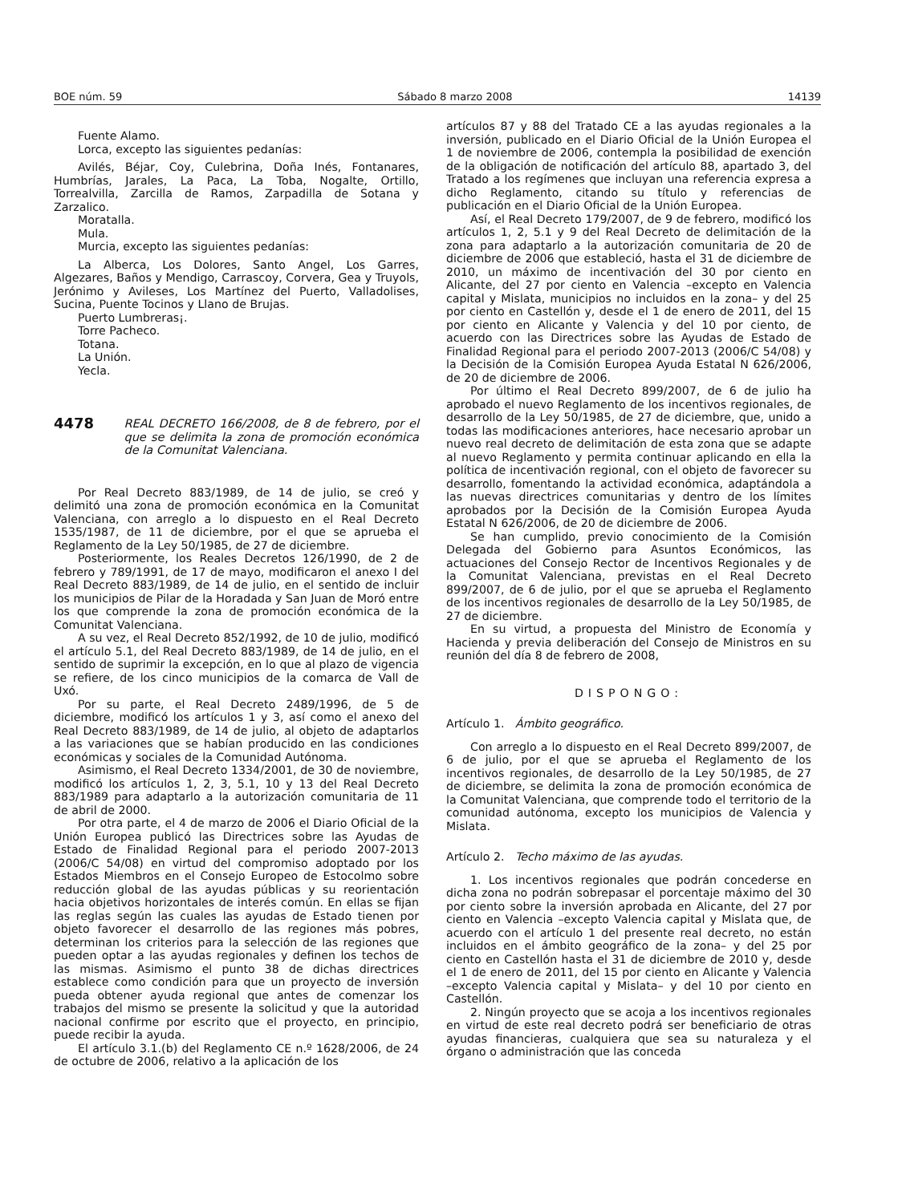BOE núm. 59 Sábado 8 marzo 2008 14139
Fuente Alamo.
Lorca, excepto las siguientes pedanías:
Avilés, Béjar, Coy, Culebrina, Doña Inés, Fontanares, Humbrías, Jarales, La Paca, La Toba, Nogalte, Ortillo, Torrealvilla, Zarcilla de Ramos, Zarpadilla de Sotana y Zarzalico.
Moratalla.
Mula.
Murcia, excepto las siguientes pedanías:
La Alberca, Los Dolores, Santo Angel, Los Garres, Algezares, Baños y Mendigo, Carrascoy, Corvera, Gea y Truyols, Jerónimo y Avileses, Los Martínez del Puerto, Valladolises, Sucina, Puente Tocinos y Llano de Brujas.
Puerto Lumbreras¡.
Torre Pacheco.
Totana.
La Unión.
Yecla.
4478
REAL DECRETO 166/2008, de 8 de febrero, por el que se delimita la zona de promoción económica de la Comunitat Valenciana.
Por Real Decreto 883/1989, de 14 de julio, se creó y delimitó una zona de promoción económica en la Comunitat Valenciana, con arreglo a lo dispuesto en el Real Decreto 1535/1987, de 11 de diciembre, por el que se aprueba el Reglamento de la Ley 50/1985, de 27 de diciembre.
Posteriormente, los Reales Decretos 126/1990, de 2 de febrero y 789/1991, de 17 de mayo, modificaron el anexo I del Real Decreto 883/1989, de 14 de julio, en el sentido de incluir los municipios de Pilar de la Horadada y San Juan de Moró entre los que comprende la zona de promoción económica de la Comunitat Valenciana.
A su vez, el Real Decreto 852/1992, de 10 de julio, modificó el artículo 5.1, del Real Decreto 883/1989, de 14 de julio, en el sentido de suprimir la excepción, en lo que al plazo de vigencia se refiere, de los cinco municipios de la comarca de Vall de Uxó.
Por su parte, el Real Decreto 2489/1996, de 5 de diciembre, modificó los artículos 1 y 3, así como el anexo del Real Decreto 883/1989, de 14 de julio, al objeto de adaptarlos a las variaciones que se habían producido en las condiciones económicas y sociales de la Comunidad Autónoma.
Asimismo, el Real Decreto 1334/2001, de 30 de noviembre, modificó los artículos 1, 2, 3, 5.1, 10 y 13 del Real Decreto 883/1989 para adaptarlo a la autorización comunitaria de 11 de abril de 2000.
Por otra parte, el 4 de marzo de 2006 el Diario Oficial de la Unión Europea publicó las Directrices sobre las Ayudas de Estado de Finalidad Regional para el periodo 2007-2013 (2006/C 54/08) en virtud del compromiso adoptado por los Estados Miembros en el Consejo Europeo de Estocolmo sobre reducción global de las ayudas públicas y su reorientación hacia objetivos horizontales de interés común. En ellas se fijan las reglas según las cuales las ayudas de Estado tienen por objeto favorecer el desarrollo de las regiones más pobres, determinan los criterios para la selección de las regiones que pueden optar a las ayudas regionales y definen los techos de las mismas. Asimismo el punto 38 de dichas directrices establece como condición para que un proyecto de inversión pueda obtener ayuda regional que antes de comenzar los trabajos del mismo se presente la solicitud y que la autoridad nacional confirme por escrito que el proyecto, en principio, puede recibir la ayuda.
El artículo 3.1.(b) del Reglamento CE n.º 1628/2006, de 24 de octubre de 2006, relativo a la aplicación de los
artículos 87 y 88 del Tratado CE a las ayudas regionales a la inversión, publicado en el Diario Oficial de la Unión Europea el 1 de noviembre de 2006, contempla la posibilidad de exención de la obligación de notificación del artículo 88, apartado 3, del Tratado a los regímenes que incluyan una referencia expresa a dicho Reglamento, citando su título y referencias de publicación en el Diario Oficial de la Unión Europea.
Así, el Real Decreto 179/2007, de 9 de febrero, modificó los artículos 1, 2, 5.1 y 9 del Real Decreto de delimitación de la zona para adaptarlo a la autorización comunitaria de 20 de diciembre de 2006 que estableció, hasta el 31 de diciembre de 2010, un máximo de incentivación del 30 por ciento en Alicante, del 27 por ciento en Valencia –excepto en Valencia capital y Mislata, municipios no incluidos en la zona– y del 25 por ciento en Castellón y, desde el 1 de enero de 2011, del 15 por ciento en Alicante y Valencia y del 10 por ciento, de acuerdo con las Directrices sobre las Ayudas de Estado de Finalidad Regional para el periodo 2007-2013 (2006/C 54/08) y la Decisión de la Comisión Europea Ayuda Estatal N 626/2006, de 20 de diciembre de 2006.
Por último el Real Decreto 899/2007, de 6 de julio ha aprobado el nuevo Reglamento de los incentivos regionales, de desarrollo de la Ley 50/1985, de 27 de diciembre, que, unido a todas las modificaciones anteriores, hace necesario aprobar un nuevo real decreto de delimitación de esta zona que se adapte al nuevo Reglamento y permita continuar aplicando en ella la política de incentivación regional, con el objeto de favorecer su desarrollo, fomentando la actividad económica, adaptándola a las nuevas directrices comunitarias y dentro de los límites aprobados por la Decisión de la Comisión Europea Ayuda Estatal N 626/2006, de 20 de diciembre de 2006.
Se han cumplido, previo conocimiento de la Comisión Delegada del Gobierno para Asuntos Económicos, las actuaciones del Consejo Rector de Incentivos Regionales y de la Comunitat Valenciana, previstas en el Real Decreto 899/2007, de 6 de julio, por el que se aprueba el Reglamento de los incentivos regionales de desarrollo de la Ley 50/1985, de 27 de diciembre.
En su virtud, a propuesta del Ministro de Economía y Hacienda y previa deliberación del Consejo de Ministros en su reunión del día 8 de febrero de 2008,
DISPONGO:
Artículo 1. Ámbito geográfico.
Con arreglo a lo dispuesto en el Real Decreto 899/2007, de 6 de julio, por el que se aprueba el Reglamento de los incentivos regionales, de desarrollo de la Ley 50/1985, de 27 de diciembre, se delimita la zona de promoción económica de la Comunitat Valenciana, que comprende todo el territorio de la comunidad autónoma, excepto los municipios de Valencia y Mislata.
Artículo 2. Techo máximo de las ayudas.
1. Los incentivos regionales que podrán concederse en dicha zona no podrán sobrepasar el porcentaje máximo del 30 por ciento sobre la inversión aprobada en Alicante, del 27 por ciento en Valencia –excepto Valencia capital y Mislata que, de acuerdo con el artículo 1 del presente real decreto, no están incluidos en el ámbito geográfico de la zona– y del 25 por ciento en Castellón hasta el 31 de diciembre de 2010 y, desde el 1 de enero de 2011, del 15 por ciento en Alicante y Valencia –excepto Valencia capital y Mislata– y del 10 por ciento en Castellón.
2. Ningún proyecto que se acoja a los incentivos regionales en virtud de este real decreto podrá ser beneficiario de otras ayudas financieras, cualquiera que sea su naturaleza y el órgano o administración que las conceda